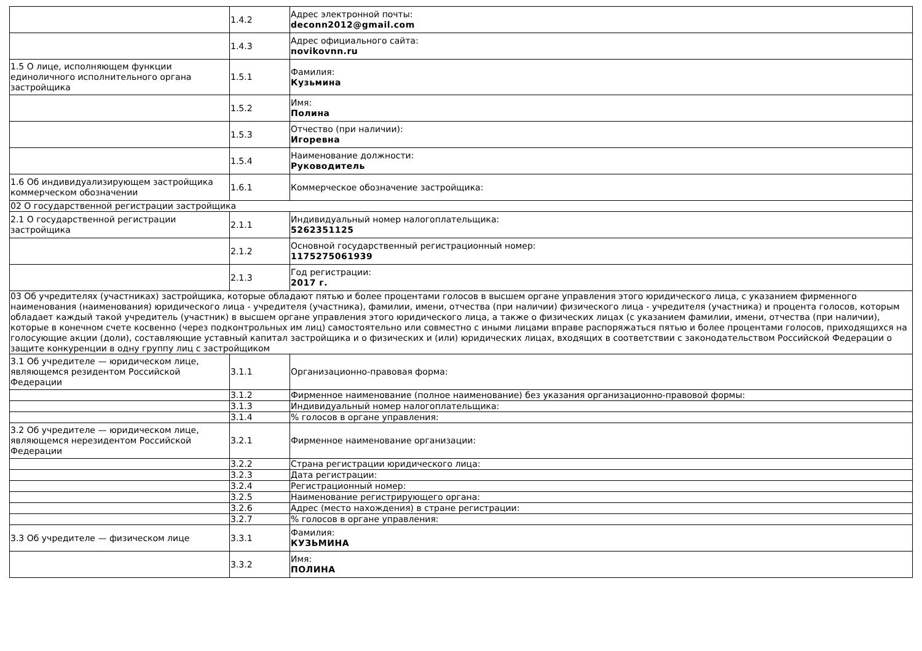| | 1.4.2 | Адрес электронной почты: deconn2012@gmail.com |
| | 1.4.3 | Адрес официального сайта: novikovnn.ru |
| 1.5 О лице, исполняющем функции единоличного исполнительного органа застройщика | 1.5.1 | Фамилия: Кузьмина |
| | 1.5.2 | Имя: Полина |
| | 1.5.3 | Отчество (при наличии): Игоревна |
| | 1.5.4 | Наименование должности: Руководитель |
| 1.6 Об индивидуализирующем застройщика коммерческом обозначении | 1.6.1 | Коммерческое обозначение застройщика: |
| 02 О государственной регистрации застройщика | | |
| 2.1 О государственной регистрации застройщика | 2.1.1 | Индивидуальный номер налогоплательщика: 5262351125 |
| | 2.1.2 | Основной государственный регистрационный номер: 1175275061939 |
| | 2.1.3 | Год регистрации: 2017 г. |
| 03 Об учредителях (участниках) застройщика, которые обладают пятью и более процентами голосов в высшем органе управления этого юридического лица, с указанием фирменного наименования (наименования) юридического лица - учредителя (участника), фамилии, имени, отчества (при наличии) физического лица - учредителя (участника) и процента голосов, которым обладает каждый такой учредитель (участник) в высшем органе управления этого юридического лица, а также о физических лицах (с указанием фамилии, имени, отчества (при наличии), которые в конечном счете косвенно (через подконтрольных им лиц) самостоятельно или совместно с иными лицами вправе распоряжаться пятью и более процентами голосов, приходящихся на голосующие акции (доли), составляющие уставный капитал застройщика и о физических и (или) юридических лицах, входящих в соответствии с законодательством Российской Федерации о защите конкуренции в одну группу лиц с застройщиком | | |
| 3.1 Об учредителе — юридическом лице, являющемся резидентом Российской Федерации | 3.1.1 | Организационно-правовая форма: |
| | 3.1.2 | Фирменное наименование (полное наименование) без указания организационно-правовой формы: |
| | 3.1.3 | Индивидуальный номер налогоплательщика: |
| | 3.1.4 | % голосов в органе управления: |
| 3.2 Об учредителе — юридическом лице, являющемся нерезидентом Российской Федерации | 3.2.1 | Фирменное наименование организации: |
| | 3.2.2 | Страна регистрации юридического лица: |
| | 3.2.3 | Дата регистрации: |
| | 3.2.4 | Регистрационный номер: |
| | 3.2.5 | Наименование регистрирующего органа: |
| | 3.2.6 | Адрес (место нахождения) в стране регистрации: |
| | 3.2.7 | % голосов в органе управления: |
| 3.3 Об учредителе — физическом лице | 3.3.1 | Фамилия: КУЗЬМИНА |
| | 3.3.2 | Имя: ПОЛИНА |